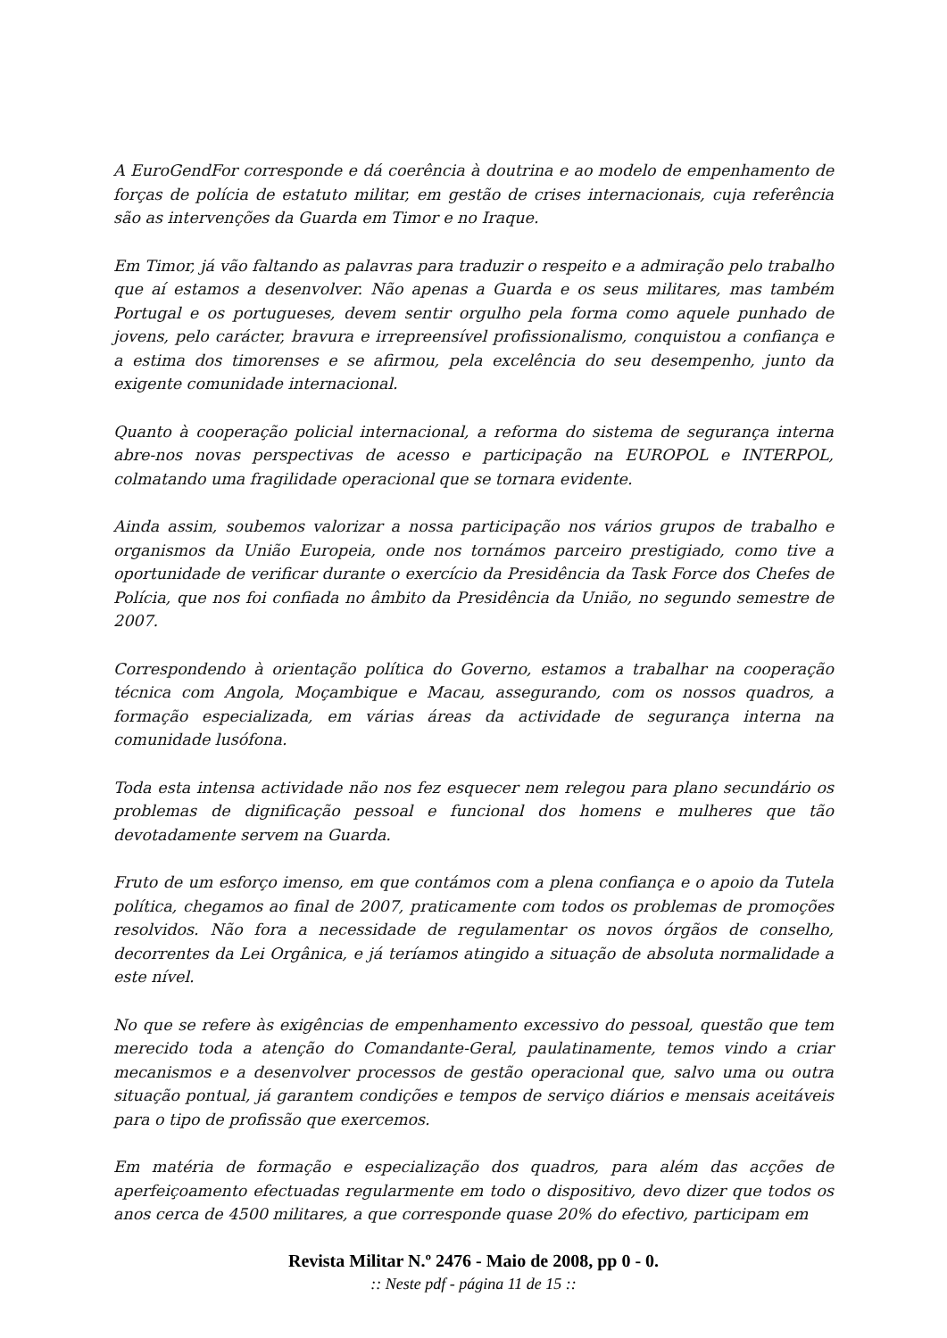A EuroGendFor corresponde e dá coerência à doutrina e ao modelo de empenhamento de forças de polícia de estatuto militar, em gestão de crises internacionais, cuja referência são as intervenções da Guarda em Timor e no Iraque.
Em Timor, já vão faltando as palavras para traduzir o respeito e a admiração pelo trabalho que aí estamos a desenvolver. Não apenas a Guarda e os seus militares, mas também Portugal e os portugueses, devem sentir orgulho pela forma como aquele punhado de jovens, pelo carácter, bravura e irrepreensível profissionalismo, conquistou a confiança e a estima dos timorenses e se afirmou, pela excelência do seu desempenho, junto da exigente comunidade internacional.
Quanto à cooperação policial internacional, a reforma do sistema de segurança interna abre-nos novas perspectivas de acesso e participação na EUROPOL e INTERPOL, colmatando uma fragilidade operacional que se tornara evidente.
Ainda assim, soubemos valorizar a nossa participação nos vários grupos de trabalho e organismos da União Europeia, onde nos tornámos parceiro prestigiado, como tive a oportunidade de verificar durante o exercício da Presidência da Task Force dos Chefes de Polícia, que nos foi confiada no âmbito da Presidência da União, no segundo semestre de 2007.
Correspondendo à orientação política do Governo, estamos a trabalhar na cooperação técnica com Angola, Moçambique e Macau, assegurando, com os nossos quadros, a formação especializada, em várias áreas da actividade de segurança interna na comunidade lusófona.
Toda esta intensa actividade não nos fez esquecer nem relegou para plano secundário os problemas de dignificação pessoal e funcional dos homens e mulheres que tão devotadamente servem na Guarda.
Fruto de um esforço imenso, em que contámos com a plena confiança e o apoio da Tutela política, chegamos ao final de 2007, praticamente com todos os problemas de promoções resolvidos. Não fora a necessidade de regulamentar os novos órgãos de conselho, decorrentes da Lei Orgânica, e já teríamos atingido a situação de absoluta normalidade a este nível.
No que se refere às exigências de empenhamento excessivo do pessoal, questão que tem merecido toda a atenção do Comandante-Geral, paulatinamente, temos vindo a criar mecanismos e a desenvolver processos de gestão operacional que, salvo uma ou outra situação pontual, já garantem condições e tempos de serviço diários e mensais aceitáveis para o tipo de profissão que exercemos.
Em matéria de formação e especialização dos quadros, para além das acções de aperfeiçoamento efectuadas regularmente em todo o dispositivo, devo dizer que todos os anos cerca de 4500 militares, a que corresponde quase 20% do efectivo, participam em
Revista Militar N.º 2476 - Maio de 2008, pp 0 - 0.
:: Neste pdf - página 11 de 15 ::